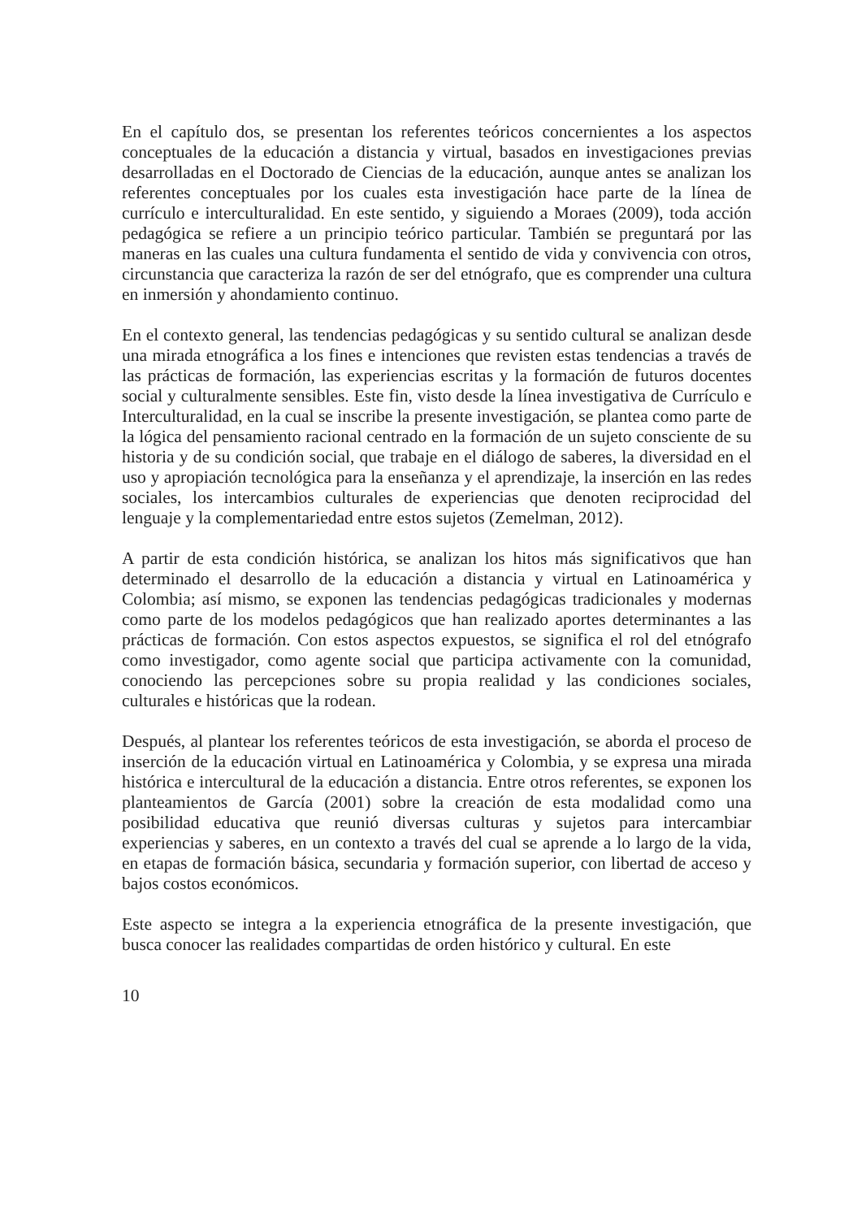En el capítulo dos, se presentan los referentes teóricos concernientes a los aspectos conceptuales de la educación a distancia y virtual, basados en investigaciones previas desarrolladas en el Doctorado de Ciencias de la educación, aunque antes se analizan los referentes conceptuales por los cuales esta investigación hace parte de la línea de currículo e interculturalidad. En este sentido, y siguiendo a Moraes (2009), toda acción pedagógica se refiere a un principio teórico particular. También se preguntará por las maneras en las cuales una cultura fundamenta el sentido de vida y convivencia con otros, circunstancia que caracteriza la razón de ser del etnógrafo, que es comprender una cultura en inmersión y ahondamiento continuo.
En el contexto general, las tendencias pedagógicas y su sentido cultural se analizan desde una mirada etnográfica a los fines e intenciones que revisten estas tendencias a través de las prácticas de formación, las experiencias escritas y la formación de futuros docentes social y culturalmente sensibles. Este fin, visto desde la línea investigativa de Currículo e Interculturalidad, en la cual se inscribe la presente investigación, se plantea como parte de la lógica del pensamiento racional centrado en la formación de un sujeto consciente de su historia y de su condición social, que trabaje en el diálogo de saberes, la diversidad en el uso y apropiación tecnológica para la enseñanza y el aprendizaje, la inserción en las redes sociales, los intercambios culturales de experiencias que denoten reciprocidad del lenguaje y la complementariedad entre estos sujetos (Zemelman, 2012).
A partir de esta condición histórica, se analizan los hitos más significativos que han determinado el desarrollo de la educación a distancia y virtual en Latinoamérica y Colombia; así mismo, se exponen las tendencias pedagógicas tradicionales y modernas como parte de los modelos pedagógicos que han realizado aportes determinantes a las prácticas de formación. Con estos aspectos expuestos, se significa el rol del etnógrafo como investigador, como agente social que participa activamente con la comunidad, conociendo las percepciones sobre su propia realidad y las condiciones sociales, culturales e históricas que la rodean.
Después, al plantear los referentes teóricos de esta investigación, se aborda el proceso de inserción de la educación virtual en Latinoamérica y Colombia, y se expresa una mirada histórica e intercultural de la educación a distancia. Entre otros referentes, se exponen los planteamientos de García (2001) sobre la creación de esta modalidad como una posibilidad educativa que reunió diversas culturas y sujetos para intercambiar experiencias y saberes, en un contexto a través del cual se aprende a lo largo de la vida, en etapas de formación básica, secundaria y formación superior, con libertad de acceso y bajos costos económicos.
Este aspecto se integra a la experiencia etnográfica de la presente investigación, que busca conocer las realidades compartidas de orden histórico y cultural. En este
10